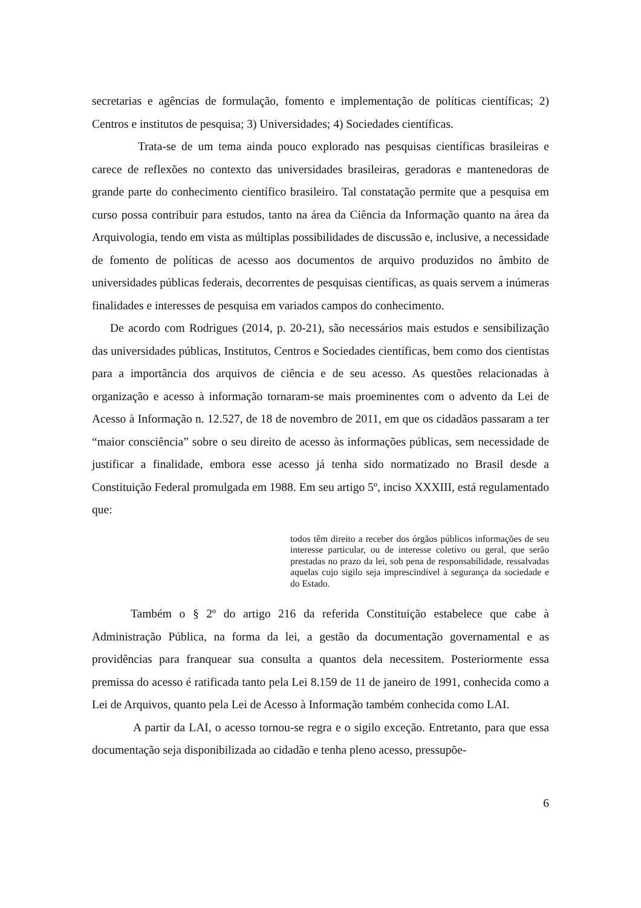secretarias e agências de formulação, fomento e implementação de políticas científicas; 2) Centros e institutos de pesquisa; 3) Universidades; 4) Sociedades científicas.
Trata-se de um tema ainda pouco explorado nas pesquisas científicas brasileiras e carece de reflexões no contexto das universidades brasileiras, geradoras e mantenedoras de grande parte do conhecimento científico brasileiro. Tal constatação permite que a pesquisa em curso possa contribuir para estudos, tanto na área da Ciência da Informação quanto na área da Arquivologia, tendo em vista as múltiplas possibilidades de discussão e, inclusive, a necessidade de fomento de políticas de acesso aos documentos de arquivo produzidos no âmbito de universidades públicas federais, decorrentes de pesquisas científicas, as quais servem a inúmeras finalidades e interesses de pesquisa em variados campos do conhecimento.
De acordo com Rodrigues (2014, p. 20-21), são necessários mais estudos e sensibilização das universidades públicas, Institutos, Centros e Sociedades científicas, bem como dos cientistas para a importância dos arquivos de ciência e de seu acesso. As questões relacionadas à organização e acesso à informação tornaram-se mais proeminentes com o advento da Lei de Acesso à Informação n. 12.527, de 18 de novembro de 2011, em que os cidadãos passaram a ter “maior consciência” sobre o seu direito de acesso às informações públicas, sem necessidade de justificar a finalidade, embora esse acesso já tenha sido normatizado no Brasil desde a Constituição Federal promulgada em 1988. Em seu artigo 5º, inciso XXXIII, está regulamentado que:
todos têm direito a receber dos órgãos públicos informações de seu interesse particular, ou de interesse coletivo ou geral, que serão prestadas no prazo da lei, sob pena de responsabilidade, ressalvadas aquelas cujo sigilo seja imprescindível à segurança da sociedade e do Estado.
Também o § 2º do artigo 216 da referida Constituição estabelece que cabe à Administração Pública, na forma da lei, a gestão da documentação governamental e as providências para franquear sua consulta a quantos dela necessitem. Posteriormente essa premissa do acesso é ratificada tanto pela Lei 8.159 de 11 de janeiro de 1991, conhecida como a Lei de Arquivos, quanto pela Lei de Acesso à Informação também conhecida como LAI.
A partir da LAI, o acesso tornou-se regra e o sigilo exceção. Entretanto, para que essa documentação seja disponibilizada ao cidadão e tenha pleno acesso, pressupõe-
6